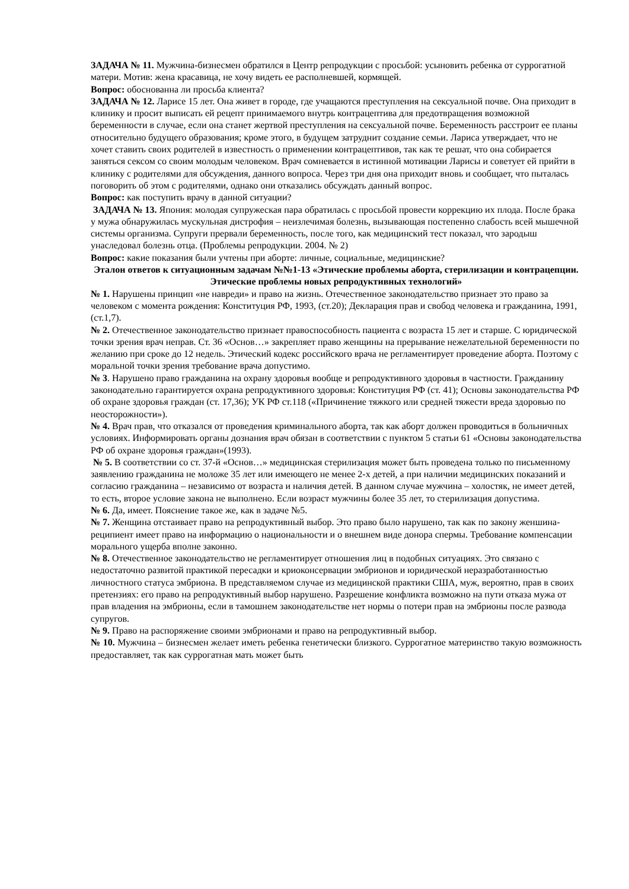ЗАДАЧА № 11. Мужчина-бизнесмен обратился в Центр репродукции с просьбой: усыновить ребенка от суррогатной матери. Мотив: жена красавица, не хочу видеть ее располневшей, кормящей.
Вопрос: обоснованна ли просьба клиента?
ЗАДАЧА № 12. Ларисе 15 лет. Она живет в городе, где учащаются преступления на сексуальной почве. Она приходит в клинику и просит выписать ей рецепт принимаемого внутрь контрацептива для предотвращения возможной беременности в случае, если она станет жертвой преступления на сексуальной почве. Беременность расстроит ее планы относительно будущего образования; кроме этого, в будущем затруднит создание семьи. Лариса утверждает, что не хочет ставить своих родителей в известность о применении контрацептивов, так как те решат, что она собирается заняться сексом со своим молодым человеком. Врач сомневается в истинной мотивации Ларисы и советует ей прийти в клинику с родителями для обсуждения, данного вопроса. Через три дня она приходит вновь и сообщает, что пыталась поговорить об этом с родителями, однако они отказались обсуждать данный вопрос.
Вопрос: как поступить врачу в данной ситуации?
ЗАДАЧА № 13. Япония: молодая супружеская пара обратилась с просьбой провести коррекцию их плода. После брака у мужа обнаружилась мускульная дистрофия – неизлечимая болезнь, вызывающая постепенно слабость всей мышечной системы организма. Супруги прервали беременность, после того, как медицинский тест показал, что зародыш унаследовал болезнь отца. (Проблемы репродукции. 2004. № 2)
Вопрос: какие показания были учтены при аборте: личные, социальные, медицинские?
Эталон ответов к ситуационным задачам №№1-13 «Этические проблемы аборта, стерилизации и контрацепции. Этические проблемы новых репродуктивных технологий»
№ 1. Нарушены принцип «не навреди» и право на жизнь. Отечественное законодательство признает это право за человеком с момента рождения: Конституция РФ, 1993, (ст.20); Декларация прав и свобод человека и гражданина, 1991, (ст.1,7).
№ 2. Отечественное законодательство признает правоспособность пациента с возраста 15 лет и старше. С юридической точки зрения врач неправ. Ст. 36 «Основ…» закрепляет право женщины на прерывание нежелательной беременности по желанию при сроке до 12 недель. Этический кодекс российского врача не регламентирует проведение аборта. Поэтому с моральной точки зрения требование врача допустимо.
№ 3. Нарушено право гражданина на охрану здоровья вообще и репродуктивного здоровья в частности. Гражданину законодательно гарантируется охрана репродуктивного здоровья: Конституция РФ (ст. 41); Основы законодательства РФ об охране здоровья граждан (ст. 17,36); УК РФ ст.118 («Причинение тяжкого или средней тяжести вреда здоровью по неосторожности»).
№ 4. Врач прав, что отказался от проведения криминального аборта, так как аборт должен проводиться в больничных условиях. Информировать органы дознания врач обязан в соответствии с пунктом 5 статьи 61 «Основы законодательства РФ об охране здоровья граждан»(1993).
№ 5. В соответствии со ст. 37-й «Основ…» медицинская стерилизация может быть проведена только по письменному заявлению гражданина не моложе 35 лет или имеющего не менее 2-х детей, а при наличии медицинских показаний и согласию гражданина – независимо от возраста и наличия детей. В данном случае мужчина – холостяк, не имеет детей, то есть, второе условие закона не выполнено. Если возраст мужчины более 35 лет, то стерилизация допустима.
№ 6. Да, имеет. Пояснение такое же, как в задаче №5.
№ 7. Женщина отстаивает право на репродуктивный выбор. Это право было нарушено, так как по закону женшина-реципиент имеет право на информацию о национальности и о внешнем виде донора спермы. Требование компенсации морального ущерба вполне законно.
№ 8. Отечественное законодательство не регламентирует отношения лиц в подобных ситуациях. Это связано с недостаточно развитой практикой пересадки и криоконсервации эмбрионов и юридической неразработанностью личностного статуса эмбриона. В представляемом случае из медицинской практики США, муж, вероятно, прав в своих претензиях: его право на репродуктивный выбор нарушено. Разрешение конфликта возможно на пути отказа мужа от прав владения на эмбрионы, если в тамошнем законодательстве нет нормы о потери прав на эмбрионы после развода супругов.
№ 9. Право на распоряжение своими эмбрионами и право на репродуктивный выбор.
№ 10. Мужчина – бизнесмен желает иметь ребенка генетически близкого. Суррогатное материнство такую возможность предоставляет, так как суррогатная мать может быть